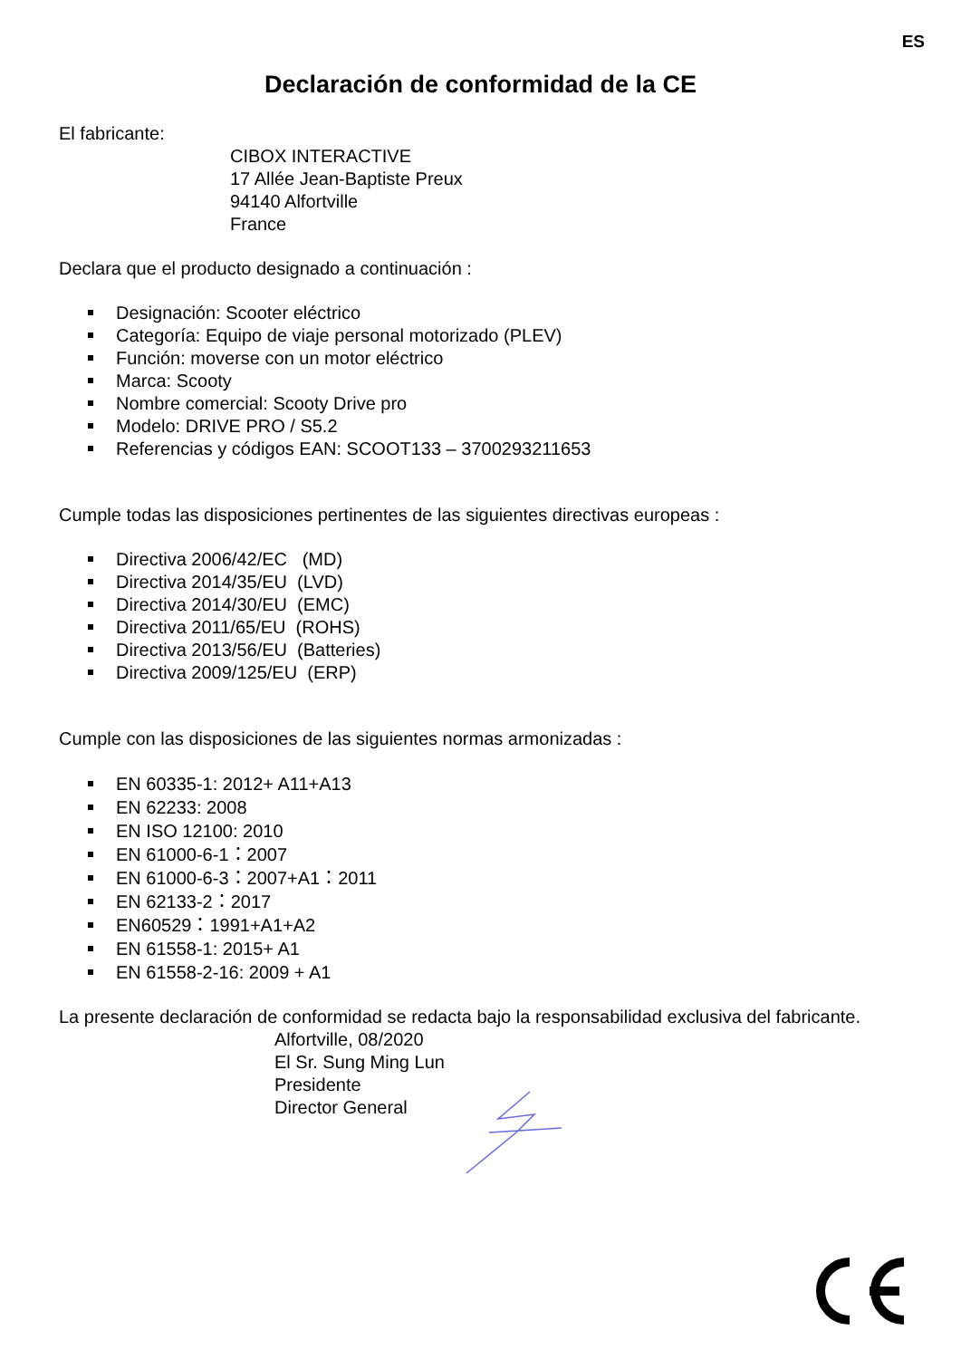ES
Declaración de conformidad de la CE
El fabricante:
CIBOX INTERACTIVE
17 Allée Jean-Baptiste Preux
94140 Alfortville
France
Declara que el producto designado a continuación :
Designación: Scooter eléctrico
Categoría: Equipo de viaje personal motorizado (PLEV)
Función: moverse con un motor eléctrico
Marca: Scooty
Nombre comercial: Scooty Drive pro
Modelo: DRIVE PRO / S5.2
Referencias y códigos EAN: SCOOT133 – 3700293211653
Cumple todas las disposiciones pertinentes de las siguientes directivas europeas :
Directiva 2006/42/EC (MD)
Directiva 2014/35/EU (LVD)
Directiva 2014/30/EU (EMC)
Directiva 2011/65/EU (ROHS)
Directiva 2013/56/EU (Batteries)
Directiva 2009/125/EU (ERP)
Cumple con las disposiciones de las siguientes normas armonizadas :
EN 60335-1: 2012+ A11+A13
EN 62233: 2008
EN ISO 12100: 2010
EN 61000-6-1：2007
EN 61000-6-3：2007+A1：2011
EN 62133-2：2017
EN60529：1991+A1+A2
EN 61558-1: 2015+ A1
EN 61558-2-16: 2009 + A1
La presente declaración de conformidad se redacta bajo la responsabilidad exclusiva del fabricante.
Alfortville, 08/2020
El Sr. Sung Ming Lun
Presidente
Director General